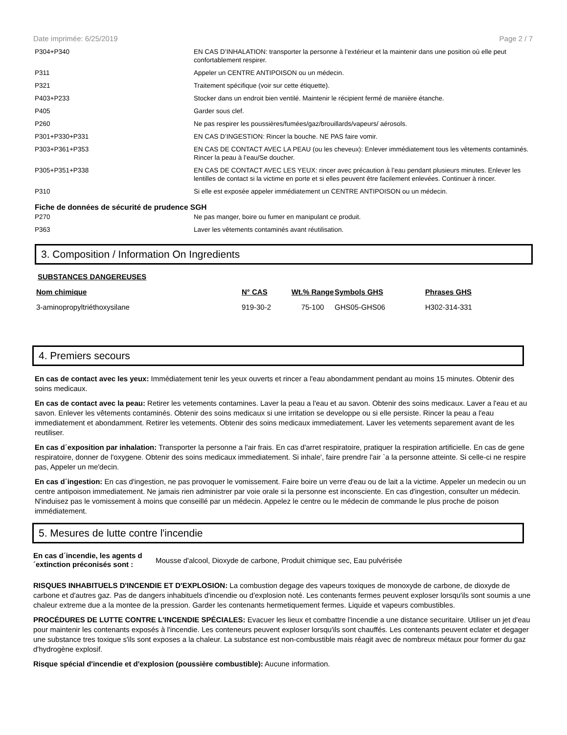Date imprimée: 6/25/2019 Page 2 / 7
| P304+P340 | EN CAS D’INHALATION: transporter la personne à l’extérieur et la maintenir dans une position où elle peut confortablement respirer. |
| P311 | Appeler un CENTRE ANTIPOISON ou un médecin. |
| P321 | Traitement spécifique (voir sur cette étiquette). |
| P403+P233 | Stocker dans un endroit bien ventilé. Maintenir le récipient fermé de manière étanche. |
| P405 | Garder sous clef. |
| P260 | Ne pas respirer les poussières/fumées/gaz/brouillards/vapeurs/ aérosols. |
| P301+P330+P331 | EN CAS D’INGESTION: Rincer la bouche. NE PAS faire vomir. |
| P303+P361+P353 | EN CAS DE CONTACT AVEC LA PEAU (ou les cheveux): Enlever immédiatement tous les vêtements contaminés. Rincer la peau à l’eau/Se doucher. |
| P305+P351+P338 | EN CAS DE CONTACT AVEC LES YEUX: rincer avec précaution à l’eau pendant plusieurs minutes. Enlever les lentilles de contact si la victime en porte et si elles peuvent être facilement enlevées. Continuer à rincer. |
| P310 | Si elle est exposée appeler immédiatement un CENTRE ANTIPOISON ou un médecin. |
Fiche de données de sécurité de prudence SGH
| P270 | Ne pas manger, boire ou fumer en manipulant ce produit. |
| P363 | Laver les vêtements contaminés avant réutilisation. |
3. Composition / Information On Ingredients
SUBSTANCES DANGEREUSES
| Nom chimique | N° CAS | Wt.% Range | Symbols GHS | Phrases GHS |
| --- | --- | --- | --- | --- |
| 3-aminopropyltriéthoxysilane | 919-30-2 | 75-100 | GHS05-GHS06 | H302-314-331 |
4. Premiers secours
En cas de contact avec les yeux: Immédiatement tenir les yeux ouverts et rincer a l'eau abondamment pendant au moins 15 minutes. Obtenir des soins medicaux.
En cas de contact avec la peau: Retirer les vetements contamines. Laver la peau a l'eau et au savon. Obtenir des soins medicaux. Laver a l'eau et au savon. Enlever les vêtements contaminés. Obtenir des soins medicaux si une irritation se developpe ou si elle persiste. Rincer la peau a l'eau immediatement et abondamment. Retirer les vetements. Obtenir des soins medicaux immediatement. Laver les vetements separement avant de les reutiliser.
En cas d´exposition par inhalation: Transporter la personne a l'air frais. En cas d'arret respiratoire, pratiquer la respiration artificielle. En cas de gene respiratoire, donner de l'oxygene. Obtenir des soins medicaux immediatement. Si inhale', faire prendre l'air `a la personne atteinte. Si celle-ci ne respire pas, Appeler un me'decin.
En cas d´ingestion: En cas d'ingestion, ne pas provoquer le vomissement. Faire boire un verre d'eau ou de lait a la victime. Appeler un medecin ou un centre antipoison immediatement. Ne jamais rien administrer par voie orale si la personne est inconsciente. En cas d'ingestion, consulter un médecin. N'induisez pas le vomissement à moins que conseillé par un médecin. Appelez le centre ou le médecin de commande le plus proche de poison immédiatement.
5. Mesures de lutte contre l'incendie
En cas d´incendie, les agents d´extinction préconisés sont : Mousse d'alcool, Dioxyde de carbone, Produit chimique sec, Eau pulvérisée
RISQUES INHABITUELS D'INCENDIE ET D'EXPLOSION: La combustion degage des vapeurs toxiques de monoxyde de carbone, de dioxyde de carbone et d'autres gaz. Pas de dangers inhabituels d'incendie ou d'explosion noté. Les contenants fermes peuvent exploser lorsqu'ils sont soumis a une chaleur extreme due a la montee de la pression. Garder les contenants hermetiquement fermes. Liquide et vapeurs combustibles.
PROCÉDURES DE LUTTE CONTRE L'INCENDIE SPÉCIALES: Evacuer les lieux et combattre l'incendie a une distance securitaire. Utiliser un jet d'eau pour maintenir les contenants exposés à l'incendie. Les conteneurs peuvent exploser lorsqu'ils sont chauffés. Les contenants peuvent eclater et degager une substance tres toxique s'ils sont exposes a la chaleur. La substance est non-combustible mais réagit avec de nombreux métaux pour former du gaz d'hydrogène explosif.
Risque spécial d'incendie et d'explosion (poussière combustible): Aucune information.